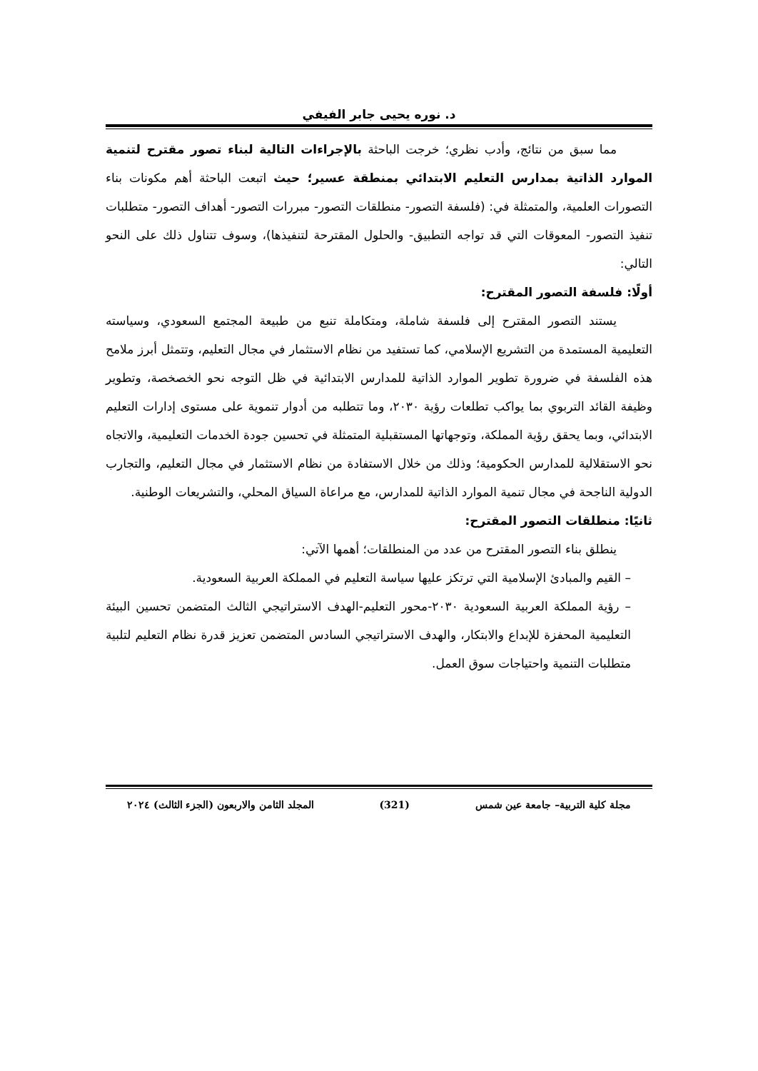د. نوره يحيى جابر الفيفي
مما سبق من نتائج، وأدب نظري؛ خرجت الباحثة بالإجراءات التالية لبناء تصور مقترح لتنمية الموارد الذاتية بمدارس التعليم الابتدائي بمنطقة عسير؛ حيث اتبعت الباحثة أهم مكونات بناء التصورات العلمية، والمتمثلة في: (فلسفة التصور- منطلقات التصور- مبررات التصور- أهداف التصور- متطلبات تنفيذ التصور- المعوقات التي قد تواجه التطبيق- والحلول المقترحة لتنفيذها)، وسوف تتناول ذلك على النحو التالي:
أولًا: فلسفة التصور المقترح:
يستند التصور المقترح إلى فلسفة شاملة، ومتكاملة تنبع من طبيعة المجتمع السعودي، وسياسته التعليمية المستمدة من التشريع الإسلامي، كما تستفيد من نظام الاستثمار في مجال التعليم، وتتمثل أبرز ملامح هذه الفلسفة في ضرورة تطوير الموارد الذاتية للمدارس الابتدائية في ظل التوجه نحو الخصخصة، وتطوير وظيفة القائد التربوي بما يواكب تطلعات رؤية ٢٠٣٠، وما تتطلبه من أدوار تنموية على مستوى إدارات التعليم الابتدائي، وبما يحقق رؤية المملكة، وتوجهاتها المستقبلية المتمثلة في تحسين جودة الخدمات التعليمية، والاتجاه نحو الاستقلالية للمدارس الحكومية؛ وذلك من خلال الاستفادة من نظام الاستثمار في مجال التعليم، والتجارب الدولية الناجحة في مجال تنمية الموارد الذاتية للمدارس، مع مراعاة السياق المحلي، والتشريعات الوطنية.
ثانيًا: منطلقات التصور المقترح:
ينطلق بناء التصور المقترح من عدد من المنطلقات؛ أهمها الآتي:
– القيم والمبادئ الإسلامية التي ترتكز عليها سياسة التعليم في المملكة العربية السعودية.
– رؤية المملكة العربية السعودية ٢٠٣٠-محور التعليم-الهدف الاستراتيجي الثالث المتضمن تحسين البيئة التعليمية المحفزة للإبداع والابتكار، والهدف الاستراتيجي السادس المتضمن تعزيز قدرة نظام التعليم لتلبية متطلبات التنمية واحتياجات سوق العمل.
مجلة كلية التربية– جامعة عين شمس (321) المجلد الثامن والاربعون (الجزء الثالث) ٢٠٢٤